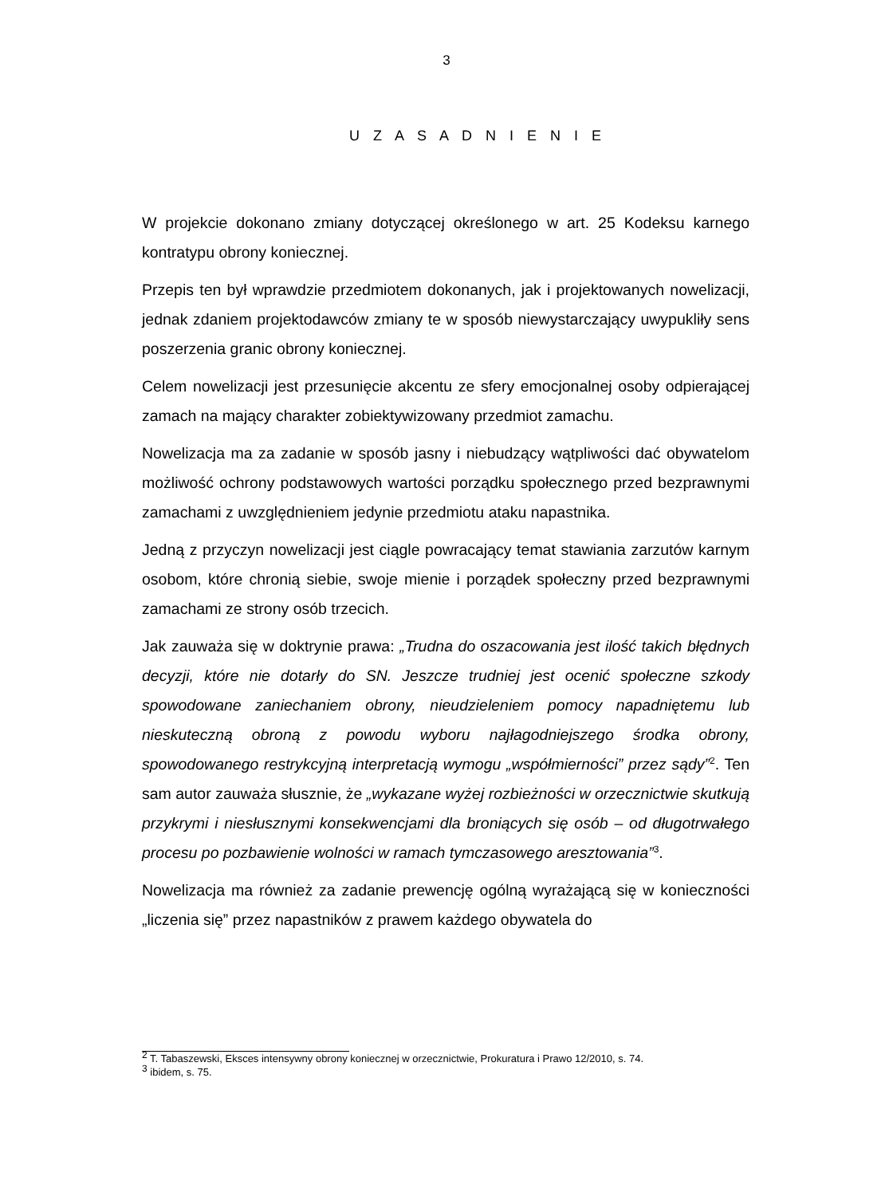3
U Z A S A D N I E N I E
W projekcie dokonano zmiany dotyczącej określonego w art. 25 Kodeksu karnego kontratypu obrony koniecznej.
Przepis ten był wprawdzie przedmiotem dokonanych, jak i projektowanych nowelizacji, jednak zdaniem projektodawców zmiany te w sposób niewystarczający uwypukliły sens poszerzenia granic obrony koniecznej.
Celem nowelizacji jest przesunięcie akcentu ze sfery emocjonalnej osoby odpierającej zamach na mający charakter zobiektywizowany przedmiot zamachu.
Nowelizacja ma za zadanie w sposób jasny i niebudzący wątpliwości dać obywatelom możliwość ochrony podstawowych wartości porządku społecznego przed bezprawnymi zamachami z uwzględnieniem jedynie przedmiotu ataku napastnika.
Jedną z przyczyn nowelizacji jest ciągle powracający temat stawiania zarzutów karnym osobom, które chronią siebie, swoje mienie i porządek społeczny przed bezprawnymi zamachami ze strony osób trzecich.
Jak zauważa się w doktrynie prawa: „Trudna do oszacowania jest ilość takich błędnych decyzji, które nie dotarły do SN. Jeszcze trudniej jest ocenić społeczne szkody spowodowane zaniechaniem obrony, nieudzieleniem pomocy napadniętemu lub nieskuteczną obroną z powodu wyboru najłagodniejszego środka obrony, spowodowanego restrykcyjną interpretacją wymogu „współmierności” przez sądy”<sup>2</sup>. Ten sam autor zauważa słusznie, że „wykazane wyżej rozbieżności w orzecznictwie skutkują przykrymi i niesłusznymi konsekwencjami dla broniących się osób – od długotrwałego procesu po pozbawienie wolności w ramach tymczasowego aresztowania”<sup>3</sup>.
Nowelizacja ma również za zadanie prewencję ogólną wyrażającą się w konieczności „liczenia się” przez napastników z prawem każdego obywatela do
<sup>2</sup> T. Tabaszewski, Eksces intensywny obrony koniecznej w orzecznictwie, Prokuratura i Prawo 12/2010, s. 74.
<sup>3</sup> ibidem, s. 75.